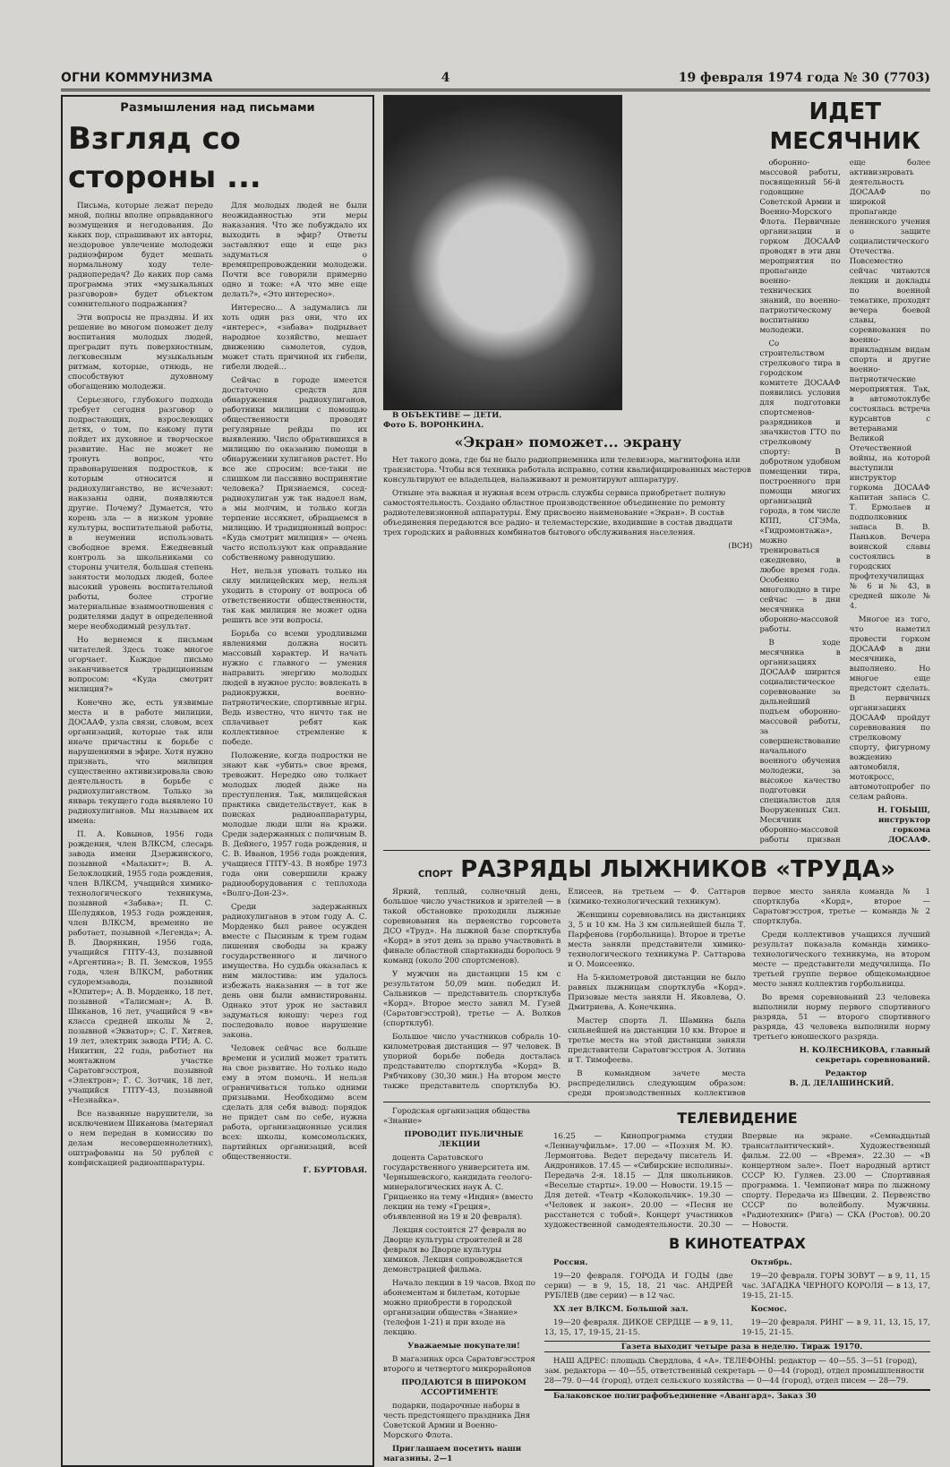ОГНИ КОММУНИЗМА 4 19 февраля 1974 года № 30 (7703)
Размышления над письмами
Взгляд со стороны ...
Письма, которые лежат передо мной, полны вполне оправданного возмущения и негодования. До каких пор, спрашивают их авторы, нездоровое увлечение молодежи радиоэфиром будет мешать нормальному ходу теле-радиопередач? До каких пор сама программа этих «музыкальных разговоров» будет объектом сомнительного подражания?
Эти вопросы не праздны. И их решение во многом поможет делу воспитания молодых людей, преградит путь поверхностным, легковесным музыкальным ритмам, которые, отнюдь, не способствуют духовному обогащению молодежи.
Серьезного, глубокого подхода требует сегодня разговор о подрастающих, взрослеющих детях, о том, по какому пути пойдет их духовное и творческое развитие. Нас не может не тронуть вопрос, что правонарушения подростков, к которым относится и радиохулиганство, не исчезают: наказаны одни, появляются другие. Почему? Думается, что корень зла — в низком уровне культуры, воспитательной работы, в неумении использовать свободное время. Ежедневный контроль за школьниками со стороны учителя, большая степень занятости молодых людей, более высокий уровень воспитательной работы, более строгие материальные взаимоотношения с родителями дадут в определенной мере необходимый результат.
Но вернемся к письмам читателей. Здесь тоже многое огорчает. Каждое письмо заканчивается традиционным вопросом: «Куда смотрит милиция?»
Конечно же, есть уязвимые места и в работе милиции, ДОСААФ, узла связи, словом, всех организаций, которые так или иначе причастны к борьбе с нарушениями в эфире. Хотя нужно признать, что милиция существенно активизировала свою деятельность в борьбе с радиохулиганством. Только за январь текущего года выявлено 10 радиохулиганов. Мы называем их имена:
П. А. Ковынов, 1956 года рождения, член ВЛКСМ, слесарь завода имени Дзержинского, позывной «Малахит»; В. А. Белоклоцкий, 1955 года рождения, член ВЛКСМ, учащийся химико-технологического техникума, позывной «Забава»; П. С. Шелудяков, 1953 года рождения, член ВЛКСМ, временно не работает, позывной «Легенда»; А. В. Дворянкин, 1956 года, учащийся ГПТУ-43, позывной «Аргентина»; В. П. Земсков, 1955 года, член ВЛКСМ, работник судоремзавода, позывной «Юпитер»; А. В. Морденко, 18 лет, позывной «Талисман»; А. В. Шиканов, 16 лет, учащийся 9 «в» класса средней школы № 2, позывной «Экватор»; С. Г. Хитяев, 19 лет, электрик завода РТИ; А. С. Никитин, 22 года, работает на монтажном участке Саратовгэсстроя, позывной «Электрон»; Г. С. Зотчик, 18 лет, учащийся ГПТУ-43, позывной «Незнайка».
Все названные нарушители, за исключением Шиканова (материал о нем передан в комиссию по делам несовершеннолетних), оштрафованы на 50 рублей с конфискацией радиоаппаратуры.
Для молодых людей не были неожиданностью эти меры наказания. Что же побуждало их выходить в эфир? Ответы заставляют еще и еще раз задуматься о времяпрепровождении молодежи. Почти все говорили примерно одно и тоже: «А что мне еще делать?», «Это интересно».
Интересно... А задумались ли хоть один раз они, что их «интерес», «забава» подрывает народное хозяйство, мешает движению самолетов, судов, может стать причиной их гибели, гибели людей...
Сейчас в городе имеется достаточно средств для обнаружения радиохулиганов, работники милиции с помощью общественности проводят регулярные рейды по их выявлению. Число обратившихся в милицию по оказанию помощи в обнаружении хулиганов растет. Но все же спросим: все-таки не слишком ли пассивно воспринятие человека? Признаемся, сосед-радиохулиган уж так надоел нам, а мы молчим, и только когда терпение иссякнет, обращаемся в милицию. И традиционный вопрос: «Куда смотрит милиция» — очень часто используют как оправдание собственному равнодушию.
Нет, нельзя уповать только на силу милицейских мер, нельзя уходить в сторону от вопроса об ответственности общественности, так как милиция не может одна решить все эти вопросы.
Борьба со всеми уродливыми явлениями должна носить массовый характер. И начать нужно с главного — умения направить энергию молодых людей в нужное русло: вовлекать в радиокружки, военно-патриотические, спортивные игры. Ведь известно, что ничто так не сплачивает ребят как коллективное стремление к победе.
Положение, когда подростки не знают как «убить» свое время, тревожит. Нередко оно толкает молодых людей даже на преступления. Так, милицейская практика свидетельствует, как в поисках радиоаппаратуры, молодые люди шли на кражи. Среди задержанных с поличным В. В. Дейнего, 1957 года рождения, и С. В. Иванов, 1956 года рождения, учащиеся ГПТУ-43. В ноябре 1973 года они совершили кражу радиооборудования с теплохода «Волго-Дон-23».
Среди задержанных радиохулиганов в этом году А. С. Морденко был ранее осужден вместе с Пысиным к трем годам лишения свободы за кражу государственного и личного имущества. Но судьба оказалась к ним милостива: им удалось избежать наказания — в тот же день они были амнистированы. Однако этот урок не заставил задуматься юношу: через год последовало новое нарушение закона.
Человек сейчас все больше времени и усилий может тратить на свое развитие. Но только надо ему в этом помочь. И нельзя ограничиваться только одними призывами. Необходимо всем сделать для себя вывод: порядок не придет сам по себе, нужна работа, организационные усилия всех: школы, комсомольских, партийных организаций, всей общественности.
Г. БУРТОВАЯ.
В ОБЪЕКТИВЕ — ДЕТИ.
Фото Б. ВОРОНКИНА.
«Экран» поможет... экрану
Нет такого дома, где бы не было радиоприемника или телевизора, магнитофона или транзистора. Чтобы вся техника работала исправно, сотни квалифицированных мастеров консультируют ее владельцев, налаживают и ремонтируют аппаратуру.
Отныне эта важная и нужная всем отрасль службы сервиса приобретает полную самостоятельность. Создано областное производственное объединение по ремонту радиотелевизионной аппаратуры. Ему присвоено наименование «Экран». В состав объединения передаются все радио- и телемастерские, входившие в состав двадцати трех городских и районных комбинатов бытового обслуживания населения.
(ВСН)
ИДЕТ МЕСЯЧНИК
оборонно-массовой работы, посвященный 56-й годовщине Советской Армии и Военно-Морского Флота. Первичные организации и горком ДОСААФ проводят в эти дни мероприятия по пропаганде военно-технических знаний, по военно-патриотическому воспитанию молодежи.
Со строительством стрелкового тира в городском комитете ДОСААФ появились условия для подготовки спортсменов-разрядников и значкистов ГТО по стрелковому спорту: В добротном удобном помещении тира, построенного при помощи многих организаций города, в том числе КПП, СГЭМа, «Гидромонтажа», можно тренироваться ежедневно, в любое время года. Особенно многолюдно в тире сейчас — в дни месячника оборонно-массовой работы.
В ходе месячника в организациях ДОСААФ ширится социалистическое соревнование за дальнейший подъем оборонно-массовой работы, за совершенствование начального военного обучения молодежи, за высокое качество подготовки специалистов для Вооруженных Сил. Месячник оборонно-массовой работы призван еще более активизировать деятельность ДОСААФ по широкой пропаганде ленинского учения о защите социалистического Отечества. Повсеместно сейчас читаются лекции и доклады по военной тематике, проходят вечера боевой славы, соревнования по военно-прикладным видам спорта и другие военно-патриотические мероприятия. Так, в автомотоклубе состоялась встреча курсантов с ветеранами Великой Отечественной войны, на которой выступили инструктор горкома ДОСААФ капитан запаса С. Т. Ермолаев и подполковник запаса В. В. Паньков. Вечера воинской славы состоялись в городских профтехучилищах № 6 и № 43, в средней школе № 4.
Многое из того, что наметил провести горком ДОСААФ в дни месячника, выполнено. Но многое еще предстоит сделать. В первичных организациях ДОСААФ пройдут соревнования по стрелковому спорту, фигурному вождению автомобиля, мотокросс, автомотопробег по селам района.
Н. ГОБЫШ, инструктор горкома ДОСААФ.
СПОРТ РАЗРЯДЫ ЛЫЖНИКОВ «ТРУДА»
Яркий, теплый, солнечный день, большое число участников и зрителей — в такой обстановке проходили лыжные соревнования на первенство горсовета ДСО «Труд». На лыжной базе спортклуба «Корд» в этот день за право участвовать в финале областной спартакиады боролось 9 команд (около 200 спортсменов).
У мужчин на дистанции 15 км с результатом 50,09 мин. победил И. Сальников — представитель спортклуба «Корд». Второе место занял М. Гузей (Саратовгэсстрой), третье — А. Волков (спортклуб).
Большое число участников собрала 10-километровая дистанция — 97 человек. В упорной борьбе победа досталась представителю спортклуба «Корд» В. Рябчикову (30,30 мин.) На втором месте также представитель спортклуба Ю. Елисеев, на третьем — Ф. Саттаров (химико-технологический техникум).
Женщины соревновались на дистанциях 3, 5 и 10 км. На 3 км сильнейшей была Т. Парфенова (горбольница). Второе и третье места заняли представители химико-технологического техникума Р. Саттарова и О. Моисеенко.
На 5-километровой дистанции не было равных лыжницам спортклуба «Корд». Призовые места заняли Н. Яковлева, О. Дмитриева, А. Конечкина.
Мастер спорта Л. Шамина была сильнейшей на дистанции 10 км. Второе и третье места на этой дистанции заняли представители Саратовгэсстроя А. Зотина и Т. Тимофеева.
В командном зачете места распределились следующим образом: среди производственных коллективов первое место заняла команда № 1 спортклуба «Корд», второе — Саратовгэсстроя, третье — команда № 2 спортклуба.
Среди коллективов учащихся лучший результат показала команда химико-технологического техникума, на втором месте — представители медучилища. По третьей группе первое общекомандное место занял коллектив горбольницы.
Во время соревнований 23 человека выполнили норму первого спортивного разряда, 51 — второго спортивного разряда, 43 человека выполнили норму третьего юношеского разряда.
Н. КОЛЕСНИКОВА, главный секретарь соревнований.
Редактор
В. Д. ДЕЛАШИНСКИЙ.
Городская организация общества «Знание»
ПРОВОДИТ ПУБЛИЧНЫЕ ЛЕКЦИИ
доцента Саратовского государственного университета им. Чернышевского, кандидата геолого-минералогических наук А. С. Грицаенко на тему «Индия» (вместо лекции на тему «Греция», объявленной на 19 и 20 февраля).
Лекция состоится 27 февраля во Дворце культуры строителей и 28 февраля во Дворце культуры химиков. Лекция сопровождается демонстрацией фильма.
Начало лекции в 19 часов. Вход по абонементам и билетам, которые можно приобрести в городской организации общества «Знание» (телефон 1-21) и при входе на лекцию.
Уважаемые покупатели!
В магазинах орса Саратовгэсстроя второго и четвертого микрорайонов
ПРОДАЮТСЯ В ШИРОКОМ АССОРТИМЕНТЕ
подарки, подарочные наборы в честь предстоящего праздника Дня Советской Армии и Военно-Морского Флота.
Приглашаем посетить наши магазины. 2—1
ТЕЛЕВИДЕНИЕ
16.25 — Кинопрограмма студии «Леннаучфильм». 17.00 — «Поэзия М. Ю. Лермонтова. Ведет передачу писатель И. Андроников. 17.45 — «Сибирские исполины». Передача 2-я. 18.15 — Для школьников. «Веселые старты». 19.00 — Новости. 19.15 — Для детей. «Театр «Колокольчик». 19.30 — «Человек и закон». 20.00 — «Песня не расстанется с тобой». Концерт участников художественной самодеятельности. 20.30 — Впервые на экране. «Семнадцатый трансатлантический». Художественный фильм. 22.00 — «Время». 22.30 — «В концертном зале». Поет народный артист СССР Ю. Гуляев. 23.00 — Спортивная программа. 1. Чемпионат мира по лыжному спорту. Передача из Швеции. 2. Первенство СССР по волейболу. Мужчины. «Радиотехник» (Рига) — СКА (Ростов). 00.20 — Новости.
В КИНОТЕАТРАХ
Россия.
19—20 февраля. ГОРОДА И ГОДЫ (две серии) — в 9, 15, 18, 21 час. АНДРЕЙ РУБЛЕВ (две серии) — в 12 час.
XX лет ВЛКСМ. Большой зал.
19—20 февраля. ДИКОЕ СЕРДЦЕ — в 9, 11, 13, 15, 17, 19-15, 21-15.
Октябрь.
19—20 февраля. ГОРЫ ЗОВУТ — в 9, 11, 15 час. ЗАГАДКА ЧЕРНОГО КОРОЛЯ — в 13, 17, 19-15, 21-15.
Космос.
19—20 февраля. РИНГ — в 9, 11, 13, 15, 17, 19-15, 21-15.
Газета выходит четыре раза в неделю. Тираж 19170.
НАШ АДРЕС: площадь Свердлова, 4 «А». ТЕЛЕФОНЫ: редактор — 40—55. 3—51 (город), зам. редактора — 40—55, ответственный секретарь — 0—44 (город), отдел промышленности 28—79. 0—44 (город), отдел сельского хозяйства — 0—44 (город), отдел писем — 28—79.
Балаковское полиграфобъединение «Авангард». Заказ 30